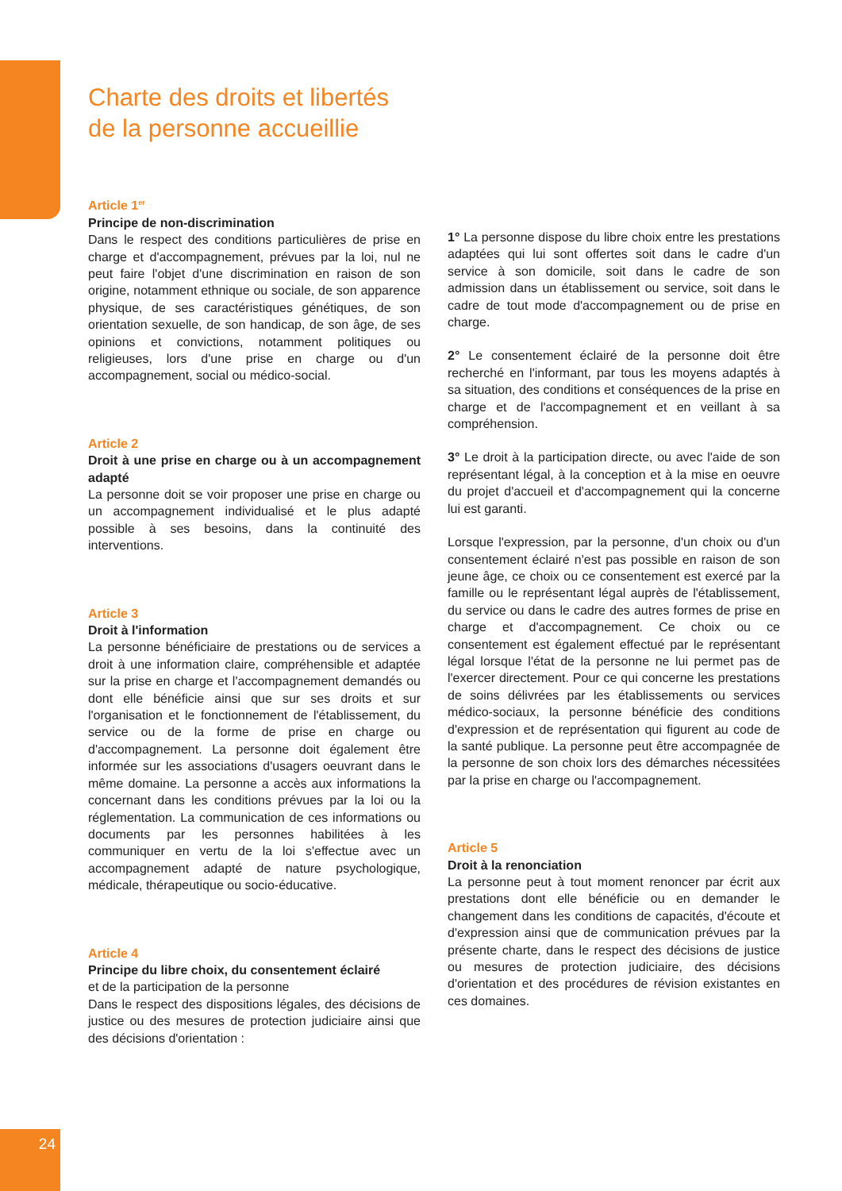Charte des droits et libertés
de la personne accueillie
Article 1<sup>er</sup>
Principe de non-discrimination
Dans le respect des conditions particulières de prise en charge et d'accompagnement, prévues par la loi, nul ne peut faire l'objet d'une discrimination en raison de son origine, notamment ethnique ou sociale, de son apparence physique, de ses caractéristiques génétiques, de son orientation sexuelle, de son handicap, de son âge, de ses opinions et convictions, notamment politiques ou religieuses, lors d'une prise en charge ou d'un accompagnement, social ou médico-social.
Article 2
Droit à une prise en charge ou à un accompagnement adapté
La personne doit se voir proposer une prise en charge ou un accompagnement individualisé et le plus adapté possible à ses besoins, dans la continuité des interventions.
Article 3
Droit à l'information
La personne bénéficiaire de prestations ou de services a droit à une information claire, compréhensible et adaptée sur la prise en charge et l'accompagnement demandés ou dont elle bénéficie ainsi que sur ses droits et sur l'organisation et le fonctionnement de l'établissement, du service ou de la forme de prise en charge ou d'accompagnement. La personne doit également être informée sur les associations d'usagers oeuvrant dans le même domaine. La personne a accès aux informations la concernant dans les conditions prévues par la loi ou la réglementation. La communication de ces informations ou documents par les personnes habilitées à les communiquer en vertu de la loi s'effectue avec un accompagnement adapté de nature psychologique, médicale, thérapeutique ou socio-éducative.
Article 4
Principe du libre choix, du consentement éclairé
et de la participation de la personne
Dans le respect des dispositions légales, des décisions de justice ou des mesures de protection judiciaire ainsi que des décisions d'orientation :
1° La personne dispose du libre choix entre les prestations adaptées qui lui sont offertes soit dans le cadre d'un service à son domicile, soit dans le cadre de son admission dans un établissement ou service, soit dans le cadre de tout mode d'accompagnement ou de prise en charge.
2° Le consentement éclairé de la personne doit être recherché en l'informant, par tous les moyens adaptés à sa situation, des conditions et conséquences de la prise en charge et de l'accompagnement et en veillant à sa compréhension.
3° Le droit à la participation directe, ou avec l'aide de son représentant légal, à la conception et à la mise en oeuvre du projet d'accueil et d'accompagnement qui la concerne lui est garanti.
Lorsque l'expression, par la personne, d'un choix ou d'un consentement éclairé n'est pas possible en raison de son jeune âge, ce choix ou ce consentement est exercé par la famille ou le représentant légal auprès de l'établissement, du service ou dans le cadre des autres formes de prise en charge et d'accompagnement. Ce choix ou ce consentement est également effectué par le représentant légal lorsque l'état de la personne ne lui permet pas de l'exercer directement. Pour ce qui concerne les prestations de soins délivrées par les établissements ou services médico-sociaux, la personne bénéficie des conditions d'expression et de représentation qui figurent au code de la santé publique. La personne peut être accompagnée de la personne de son choix lors des démarches nécessitées par la prise en charge ou l'accompagnement.
Article 5
Droit à la renonciation
La personne peut à tout moment renoncer par écrit aux prestations dont elle bénéficie ou en demander le changement dans les conditions de capacités, d'écoute et d'expression ainsi que de communication prévues par la présente charte, dans le respect des décisions de justice ou mesures de protection judiciaire, des décisions d'orientation et des procédures de révision existantes en ces domaines.
24